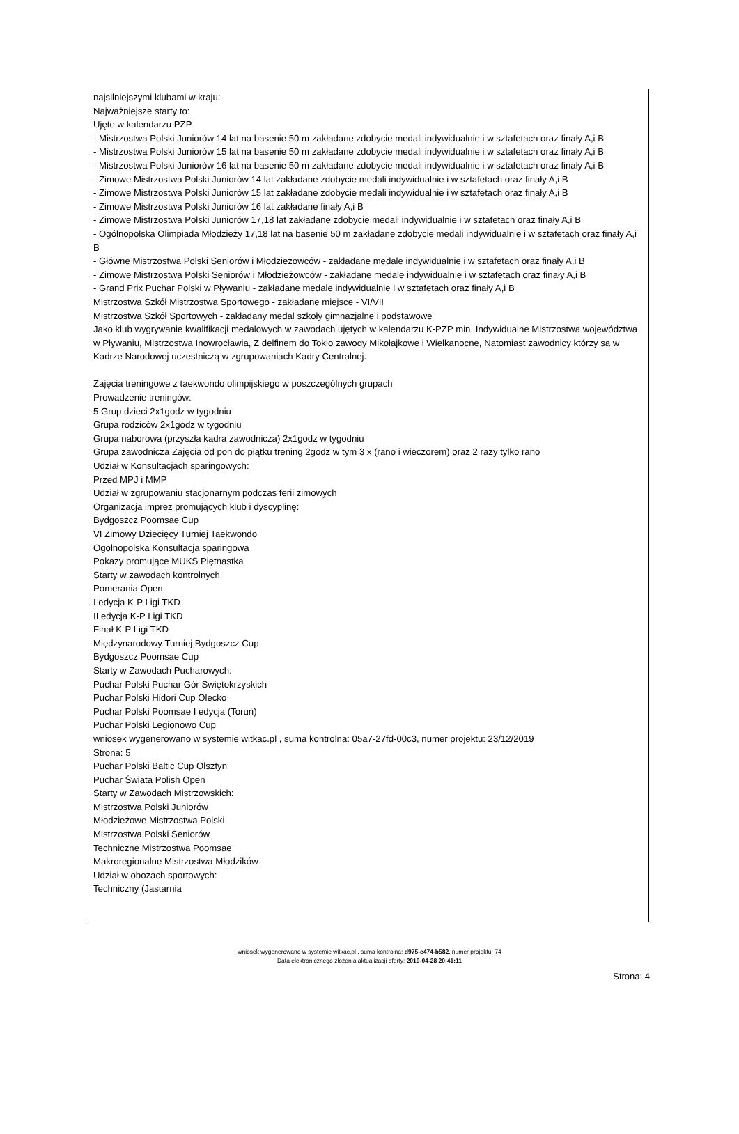najsilniejszymi klubami w kraju:
Najważniejsze starty to:
Ujęte w kalendarzu PZP
- Mistrzostwa Polski Juniorów 14 lat na basenie 50 m zakładane zdobycie medali indywidualnie i w sztafetach oraz finały A,i B
- Mistrzostwa Polski Juniorów 15 lat na basenie 50 m zakładane zdobycie medali indywidualnie i w sztafetach oraz finały A,i B
- Mistrzostwa Polski Juniorów 16 lat na basenie 50 m zakładane zdobycie medali indywidualnie i w sztafetach oraz finały A,i B
- Zimowe Mistrzostwa Polski Juniorów 14 lat zakładane zdobycie medali indywidualnie i w sztafetach oraz finały A,i B
- Zimowe Mistrzostwa Polski Juniorów 15 lat zakładane zdobycie medali indywidualnie i w sztafetach oraz finały A,i B
- Zimowe Mistrzostwa Polski Juniorów 16 lat zakładane finały A,i B
- Zimowe Mistrzostwa Polski Juniorów 17,18 lat zakładane zdobycie medali indywidualnie i w sztafetach oraz finały A,i B
- Ogólnopolska Olimpiada Młodzieży 17,18 lat na basenie 50 m zakładane zdobycie medali indywidualnie i w sztafetach oraz finały A,i B
- Główne Mistrzostwa Polski Seniorów i Młodzieżowców - zakładane medale indywidualnie i w sztafetach oraz finały A,i B
- Zimowe Mistrzostwa Polski Seniorów i Młodzieżowców - zakładane medale indywidualnie i w sztafetach oraz finały A,i B
- Grand Prix Puchar Polski w Pływaniu - zakładane medale indywidualnie i w sztafetach oraz finały A,i B
Mistrzostwa Szkół Mistrzostwa Sportowego - zakładane miejsce - VI/VII
Mistrzostwa Szkół Sportowych - zakładany medal szkoły gimnazjalne i podstawowe
Jako klub wygrywanie kwalifikacji medalowych w zawodach ujętych w kalendarzu K-PZP min. Indywidualne Mistrzostwa województwa w Pływaniu, Mistrzostwa Inowrocławia, Z delfinem do Tokio zawody Mikołajkowe i Wielkanocne, Natomiast zawodnicy którzy są w Kadrze Narodowej uczestniczą w zgrupowaniach Kadry Centralnej.
Zajęcia treningowe z taekwondo olimpijskiego w poszczególnych grupach
Prowadzenie treningów:
5 Grup dzieci 2x1godz w tygodniu
Grupa rodziców 2x1godz w tygodniu
Grupa naborowa (przyszła kadra zawodnicza) 2x1godz w tygodniu
Grupa zawodnicza Zajęcia od pon do piątku trening 2godz w tym 3 x (rano i wieczorem) oraz 2 razy tylko rano
Udział w Konsultacjach sparingowych:
Przed MPJ i MMP
Udział w zgrupowaniu stacjonarnym podczas ferii zimowych
Organizacja imprez promujących klub i dyscyplinę:
Bydgoszcz Poomsae Cup
VI Zimowy Dziecięcy Turniej Taekwondo
Ogolnopolska Konsultacja sparingowa
Pokazy promujące MUKS Piętnastka
Starty w zawodach kontrolnych
Pomerania Open
I edycja K-P Ligi TKD
II edycja K-P Ligi TKD
Finał K-P Ligi TKD
Międzynarodowy Turniej Bydgoszcz Cup
Bydgoszcz Poomsae Cup
Starty w Zawodach Pucharowych:
Puchar Polski Puchar Gór Swiętokrzyskich
Puchar Polski Hidori Cup Olecko
Puchar Polski Poomsae I edycja (Toruń)
Puchar Polski Legionowo Cup
wniosek wygenerowano w systemie witkac.pl , suma kontrolna: 05a7-27fd-00c3, numer projektu: 23/12/2019
Strona: 5
Puchar Polski Baltic Cup Olsztyn
Puchar Świata Polish Open
Starty w Zawodach Mistrzowskich:
Mistrzostwa Polski Juniorów
Młodzieżowe Mistrzostwa Polski
Mistrzostwa Polski Seniorów
Techniczne Mistrzostwa Poomsae
Makroregionalne Mistrzostwa Młodzików
Udział w obozach sportowych:
Techniczny (Jastarnia
wniosek wygenerowano w systemie witkac.pl , suma kontrolna: d975-e474-b582, numer projektu: 74
Data elektronicznego złożenia aktualizacji oferty: 2019-04-28 20:41:11
Strona: 4